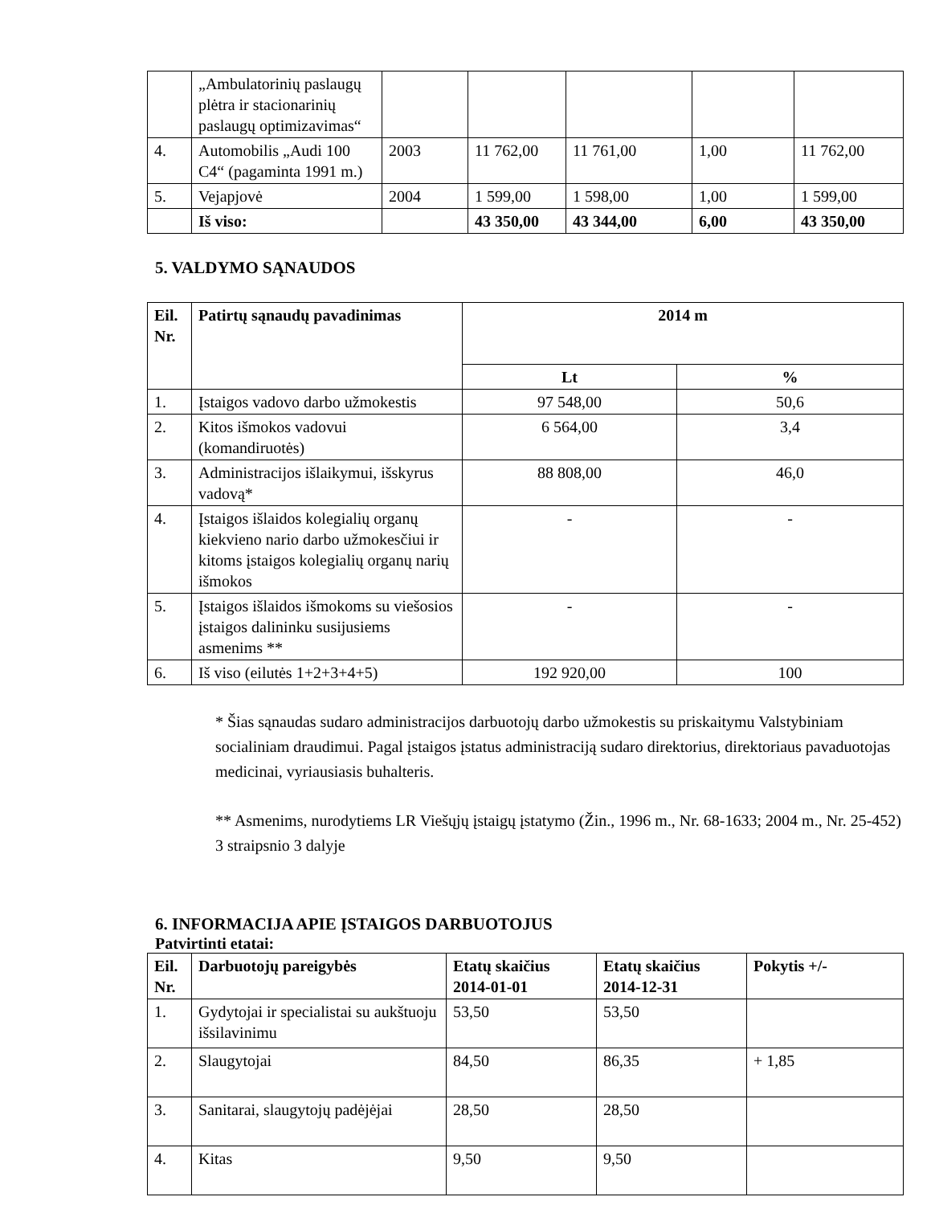| | „Ambulatorinių paslaugų plėtra ir stacionarinių paslaugų optimizavimas“ | | | | | |
| 4. | Automobilis „Audi 100 C4“ (pagaminta 1991 m.) | 2003 | 11 762,00 | 11 761,00 | 1,00 | 11 762,00 |
| 5. | Vejapjovė | 2004 | 1 599,00 | 1 598,00 | 1,00 | 1 599,00 |
| | Iš viso: | | 43 350,00 | 43 344,00 | 6,00 | 43 350,00 |
5. VALDYMO SĄNAUDOS
| Eil. Nr. | Patirtų sąnaudų pavadinimas | 2014 m | |
| --- | --- | --- | --- |
| | | Lt | % |
| 1. | Įstaigos vadovo darbo užmokestis | 97 548,00 | 50,6 |
| 2. | Kitos išmokos vadovui (komandiruotės) | 6 564,00 | 3,4 |
| 3. | Administracijos išlaikymui, išskyrus vadovą* | 88 808,00 | 46,0 |
| 4. | Įstaigos išlaidos kolegialių organų kiekvieno nario darbo užmokesčiui ir kitoms įstaigos kolegialių organų narių išmokos | - | - |
| 5. | Įstaigos išlaidos išmokoms su viešosios įstaigos dalininku susijusiems asmenims ** | - | - |
| 6. | Iš viso (eilutės 1+2+3+4+5) | 192 920,00 | 100 |
* Šias sąnaudas sudaro administracijos darbuotojų darbo užmokestis su priskaitymu Valstybiniam socialiniam draudimui. Pagal įstaigos įstatus administraciją sudaro direktorius, direktoriaus pavaduotojas medicinai, vyriausiasis buhalteris.
** Asmenims, nurodytiems LR Viešųjų įstaigų įstatymo (Žin., 1996 m., Nr. 68-1633; 2004 m., Nr. 25-452) 3 straipsnio 3 dalyje
6. INFORMACIJA APIE ĮSTAIGOS DARBUOTOJUS
Patvirtinti etatai:
| Eil. Nr. | Darbuotojų pareigybės | Etatų skaičius 2014-01-01 | Etatų skaičius 2014-12-31 | Pokytis +/- |
| --- | --- | --- | --- | --- |
| 1. | Gydytojai ir specialistai su aukštuoju išsilavinimu | 53,50 | 53,50 | |
| 2. | Slaugytojai | 84,50 | 86,35 | + 1,85 |
| 3. | Sanitarai, slaugytojų padėjėjai | 28,50 | 28,50 | |
| 4. | Kitas | 9,50 | 9,50 | |